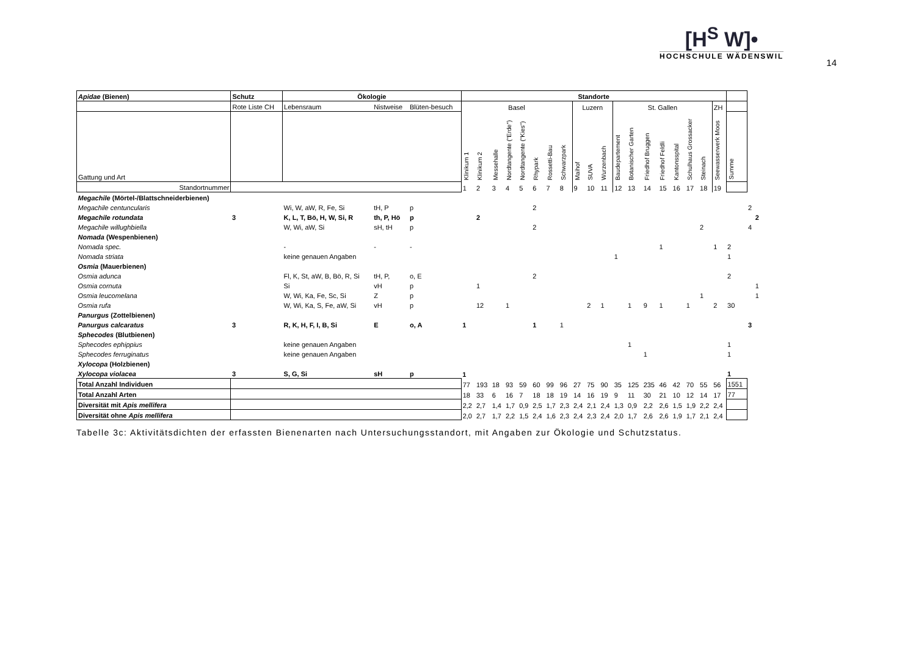[H<sup>S</sup> W]•
HOCHSCHULE WÄDENSWIL
14
| Apidae (Bienen) | Schutz | Ökologie | | | Standorte | | | | | | | | | | | | | | | | | | | | | |
| --- | --- | --- | --- | --- | --- | --- | --- | --- | --- | --- | --- | --- | --- | --- | --- | --- | --- | --- | --- | --- | --- | --- | --- | --- | --- | --- |
| | Rote Liste CH | Lebensraum | Nistweise | Blüten-besuch | Basel | | | | | | | | Luzern | | | St. Gallen | | | | | | | ZH | | | |
| Gattung und Art | | | | | Klinikum 1 | Klinikum 2 | Messehalle | Nordtangente ("Erde") | Nordtangente ("Kies") | Rhypark | Rossetti-Bau | Schwarzpark | Maihof | SUVA | Wurzenbach | Baudepartement | Botanischer Garten | Friedhof Bruggen | Friedhof Feldli | Kantonsspital | Schulhaus Grossacker | Steinach | Seewasserwerk Moos | Summe | | |
| Standortnummer | | | | | 1 | 2 | 3 | 4 | 5 | 6 | 7 | 8 | 9 | 10 | 11 | 12 | 13 | 14 | 15 | 16 | 17 | 18 | 19 | | | |
| Megachile (Mörtel-/Blattschneiderbienen) | | | | | | | | | | | | | | | | | | | | | | | | | | |
| Megachile centuncularis | | Wi, W, aW, R, Fe, Si | tH, P | p | | | | | | 2 | | | | | | | | | | | | | | | 2 | |
| Megachile rotundata | 3 | K, L, T, Bö, H, W, Si, R | th, P, Hö | p | | 2 | | | | | | | | | | | | | | | | | | | | 2 |
| Megachile willughbiella | | W, Wi, aW, Si | sH, tH | p | | | | | | 2 | | | | | | | | | | | | 2 | | | 4 | |
| Nomada (Wespenbienen) | | | | | | | | | | | | | | | | | | | | | | | | | | |
| Nomada spec. | | - | - | - | | | | | | | | | | | | | | | 1 | | | | 1 | 2 | | |
| Nomada striata | | keine genauen Angaben | | | | | | | | | | | | | | 1 | | | | | | | | 1 | | |
| Osmia (Mauerbienen) | | | | | | | | | | | | | | | | | | | | | | | | | | |
| Osmia adunca | | Fl, K, St, aW, B, Bö, R, Si | tH, P, | o, E | | | | | | 2 | | | | | | | | | | | | | | 2 | | |
| Osmia cornuta | | Si | vH | p | | 1 | | | | | | | | | | | | | | | | | | | | 1 |
| Osmia leucomelana | | W, Wi, Ka, Fe, Sc, Si | Z | p | | | | | | | | | | | | | | | | | | 1 | | | | 1 |
| Osmia rufa | | W, Wi, Ka, S, Fe, aW, Si | vH | p | | 12 | | 1 | | | | | | 2 | 1 | | 1 | 9 | 1 | | 1 | | 2 | 30 | | |
| Panurgus (Zottelbienen) | | | | | | | | | | | | | | | | | | | | | | | | | | |
| Panurgus calcaratus | 3 | R, K, H, F, I, B, Si | E | o, A | 1 | | | | | 1 | | 1 | | | | | | | | | | | | | 3 | |
| Sphecodes (Blutbienen) | | | | | | | | | | | | | | | | | | | | | | | | | | |
| Sphecodes ephippius | | keine genauen Angaben | | | | | | | | | | | | | | | 1 | | | | | | | 1 | | |
| Sphecodes ferruginatus | | keine genauen Angaben | | | | | | | | | | | | | | | | 1 | | | | | | 1 | | |
| Xylocopa (Holzbienen) | | | | | | | | | | | | | | | | | | | | | | | | | | |
| Xylocopa violacea | 3 | S, G, Si | sH | p | 1 | | | | | | | | | | | | | | | | | | | 1 | | |
| Total Anzahl Individuen | | | | | 77 | 193 | 18 | 93 | 59 | 60 | 99 | 96 | 27 | 75 | 90 | 35 | 125 | 235 | 46 | 42 | 70 | 55 | 56 | 1551 | | |
| Total Anzahl Arten | | | | | 18 | 33 | 6 | 16 | 7 | 18 | 18 | 19 | 14 | 16 | 19 | 9 | 11 | 30 | 21 | 10 | 12 | 14 | 17 | 77 | | |
| Diversität mit Apis mellifera | | | | | 2,2 | 2,7 | 1,4 | 1,7 | 0,9 | 2,5 | 1,7 | 2,3 | 2,4 | 2,1 | 2,4 | 1,3 | 0,9 | 2,2 | 2,6 | 1,5 | 1,9 | 2,2 | 2,4 | | | |
| Diversität ohne Apis mellifera | | | | | 2,0 | 2,7 | 1,7 | 2,2 | 1,5 | 2,4 | 1,6 | 2,3 | 2,4 | 2,3 | 2,4 | 2,0 | 1,7 | 2,6 | 2,6 | 1,9 | 1,7 | 2,1 | 2,4 | | | |
Tabelle 3c: Aktivitätsdichten der erfassten Bienenarten nach Untersuchungsstandort, mit Angaben zur Ökologie und Schutzstatus.